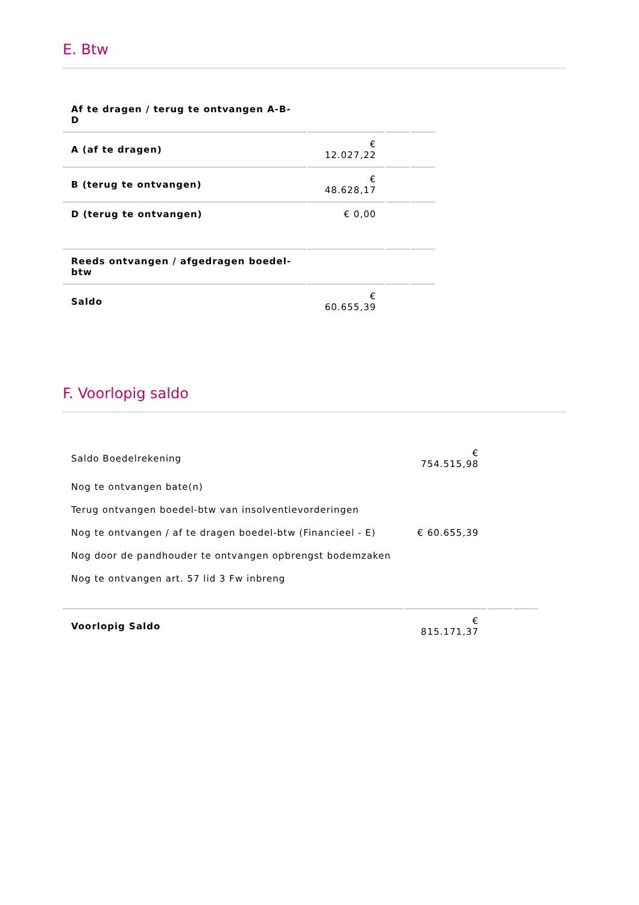E. Btw
| Af te dragen / terug te ontvangen A-B-D | | | |
| A (af te dragen) | € 12.027,22 | | |
| B (terug te ontvangen) | € 48.628,17 | | |
| D (terug te ontvangen) | € 0,00 | | |
| Reeds ontvangen / afgedragen boedel-btw | | | |
| Saldo | € 60.655,39 | | |
F. Voorlopig saldo
| Saldo Boedelrekening | € 754.515,98 | | |
| Nog te ontvangen bate(n) | | | |
| Terug ontvangen boedel-btw van insolventievorderingen | | | |
| Nog te ontvangen / af te dragen boedel-btw (Financieel - E) | € 60.655,39 | | |
| Nog door de pandhouder te ontvangen opbrengst bodemzaken | | | |
| Nog te ontvangen art. 57 lid 3 Fw inbreng | | | |
| Voorlopig Saldo | € 815.171,37 | | |